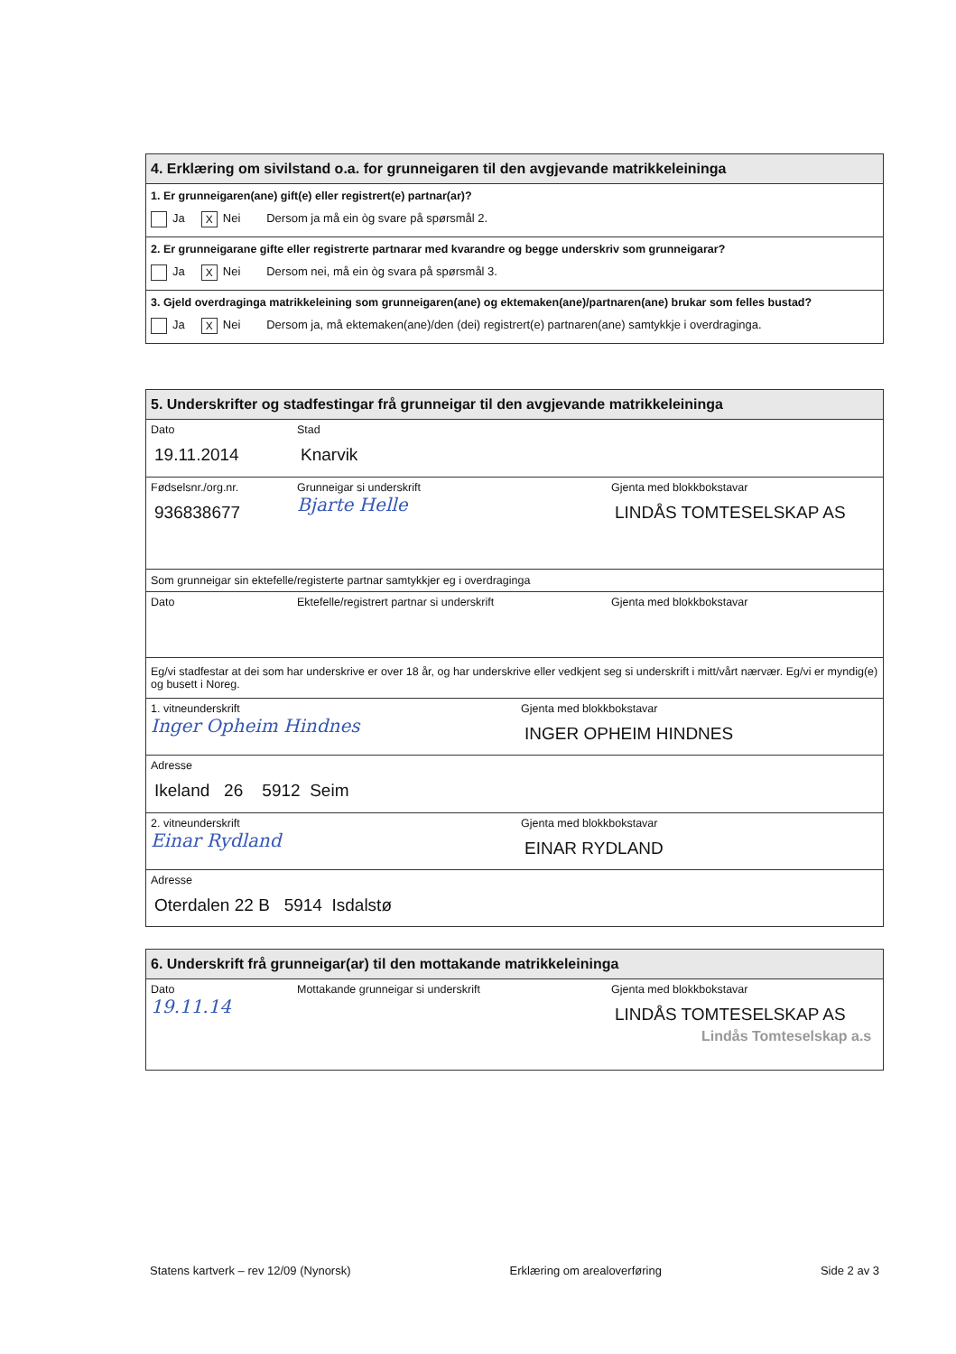4. Erklæring om sivilstand o.a. for grunneigaren til den avgjevande matrikkeleininga
1. Er grunneigaren(ane) gift(e) eller registrert(e) partnar(ar)?
Ja X Nei Dersom ja må ein òg svare på spørsmål 2.
2. Er grunneigarane gifte eller registrerte partnarar med kvarandre og begge underskriv som grunneigarar?
Ja X Nei Dersom nei, må ein òg svara på spørsmål 3.
3. Gjeld overdraginga matrikkeleining som grunneigaren(ane) og ektemaken(ane)/partnaren(ane) brukar som felles bustad?
Ja X Nei Dersom ja, må ektemaken(ane)/den (dei) registrert(e) partnaren(ane) samtykkje i overdraginga.
5. Underskrifter og stadfestingar frå grunneigar til den avgjevande matrikkeleininga
Dato
19.11.2014
Stad
Knarvik
Fødselsnr./org.nr.
936838677
Grunneigar si underskrift
Bjarte Helle
Gjenta med blokkbokstavar
LINDÅS TOMTESELSKAP AS
Som grunneigar sin ektefelle/registerte partnar samtykkjer eg i overdraginga
Dato Ektefelle/registrert partnar si underskrift Gjenta med blokkbokstavar
Eg/vi stadfestar at dei som har underskrive er over 18 år, og har underskrive eller vedkjent seg si underskrift i mitt/vårt nærvær. Eg/vi er myndig(e) og busett i Noreg.
1. vitneunderskrift
Inger Opheim Hindnes
Gjenta med blokkbokstavar
INGER OPHEIM HINDNES
Adresse
Ikeland 26 5912 Seim
2. vitneunderskrift
Einar Rydland
Gjenta med blokkbokstavar
EINAR RYDLAND
Adresse
Oterdalen 22 B 5914 Isdalstø
6. Underskrift frå grunneigar(ar) til den mottakande matrikkeleininga
Dato
19.11.14
Mottakande grunneigar si underskrift Gjenta med blokkbokstavar
LINDÅS TOMTESELSKAP AS
Lindås Tomteselskap a.s
Statens kartverk – rev 12/09 (Nynorsk) Erklæring om arealoverføring Side 2 av 3